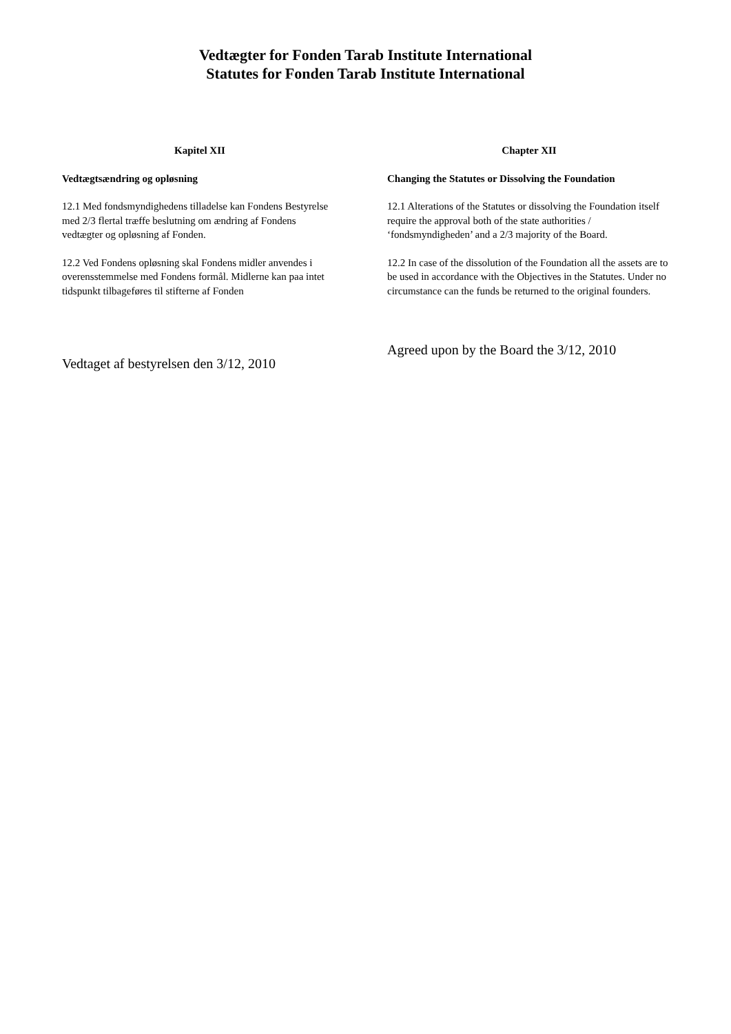Vedtægter for Fonden Tarab Institute International
Statutes for Fonden Tarab Institute International
Kapitel XII
Vedtægtsændring og opløsning
12.1 Med fondsmyndighedens tilladelse kan Fondens Bestyrelse med 2/3 flertal træffe beslutning om ændring af Fondens vedtægter og opløsning af Fonden.
12.2 Ved Fondens opløsning skal Fondens midler anvendes i overensstemmelse med Fondens formål. Midlerne kan paa intet tidspunkt tilbageføres til stifterne af Fonden
Vedtaget af bestyrelsen den 3/12, 2010
Chapter XII
Changing the Statutes or Dissolving the Foundation
12.1 Alterations of the Statutes or dissolving the Foundation itself require the approval both of the state authorities / ‘fondsmyndigheden’ and a 2/3 majority of the Board.
12.2 In case of the dissolution of the Foundation all the assets are to be used in accordance with the Objectives in the Statutes. Under no circumstance can the funds be returned to the original founders.
Agreed upon by the Board the 3/12, 2010